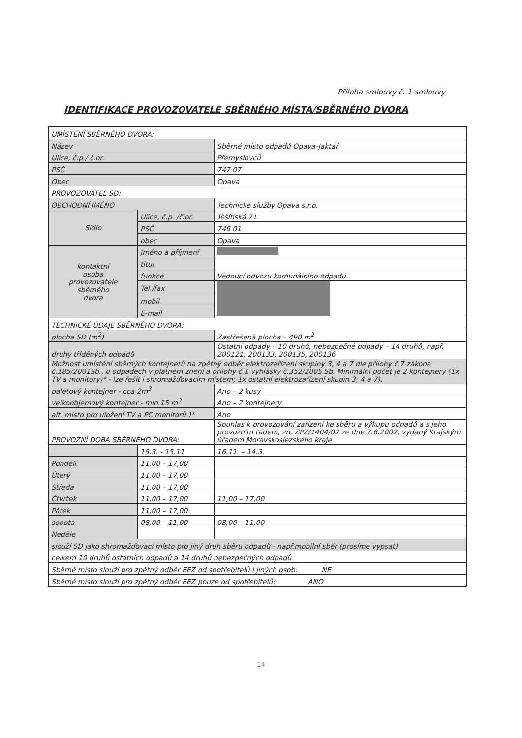Příloha smlouvy č. 1 smlouvy
IDENTIFIKACE PROVOZOVATELE SBĚRNÉHO MÍSTA/SBĚRNÉHO DVORA
| UMÍSTĚNÍ SBĚRNÉHO DVORA: | | |
| Název | | Sběrné místo odpadů Opava-Jaktař |
| Ulice, č.p./ č.or. | | Přemyslovců |
| PSČ | | 747 07 |
| Obec | | Opava |
| PROVOZOVATEL SD: | | |
| OBCHODNÍ JMÉNO | | Technické služby Opava s.r.o. |
| Sídlo | Ulice, č.p. /č.or. | Těšínská 71 |
| | PSČ | 746 01 |
| | obec | Opava |
| kontaktní osoba provozovatele sběrného dvora | Jméno a příjmení | |
| | titul | |
| | funkce | Vedoucí odvozu komunálního odpadu |
| | Tel./fax | |
| | mobil | |
| | E-mail | |
| TECHNICKÉ ÚDAJE SBĚRNÉHO DVORA: | | |
| plocha SD (m<sup>2</sup>) | | Zastřešená plocha – 490 m<sup>2</sup> |
| druhy tříděných odpadů | | Ostatní odpady – 10 druhů, nebezpečné odpady – 14 druhů, např. 200121, 200133, 200135, 200136 |
| Možnost umístění sběrných kontejnerů na zpětný odběr elektrozařízení skupiny 3, 4 a 7 dle přílohy č.7 zákona č.185/2001Sb., o odpadech v platném znění a přílohy č.1 vyhlášky č.352/2005 Sb. Minimální počet je 2 kontejnery (1x TV a monitory)* - lze řešit i shromažďovacím místem; 1x ostatní elektrozařízení skupin 3, 4 a 7). | | |
| paletový kontejner - cca 2m<sup>3</sup> | | Ano – 2 kusy |
| velkoobjemový kontejner - min.15 m<sup>3</sup> | | Ano – 2 kontejnery |
| alt. místo pro uložení TV a PC monitorů )* | | Ano |
| PROVOZNÍ DOBA SBĚRNÉHO DVORA: | | Souhlas k provozování zařízení ke sběru a výkupu odpadů a s jeho provozním řádem, zn. ŽPZ/1404/02 ze dne 7.6.2002, vydaný Krajským úřadem Moravskoslezského kraje |
| | 15.3. - 15.11 | 16.11. – 14.3. |
| Pondělí | 11,00 – 17,00 | |
| Úterý | 11,00 – 17,00 | |
| Středa | 11,00 – 17,00 | |
| Čtvrtek | 11,00 – 17,00 | 11,00 – 17,00 |
| Pátek | 11,00 – 17,00 | |
| sobota | 08,00 – 11,00 | 08,00 – 11,00 |
| Neděle | | |
| slouží SD jako shromažďovací místo pro jiný druh sběru odpadů - např.mobilní sběr (prosíme vypsat) | | |
| celkem 10 druhů ostatních odpadů a 14 druhů nebezpečných odpadů | | |
| Sběrné místo slouží pro zpětný odběr EEZ od spotřebitelů i jiných osob: NE | | |
| Sběrné místo slouží pro zpětný odběr EEZ pouze od spotřebitelů: ANO | | |
14